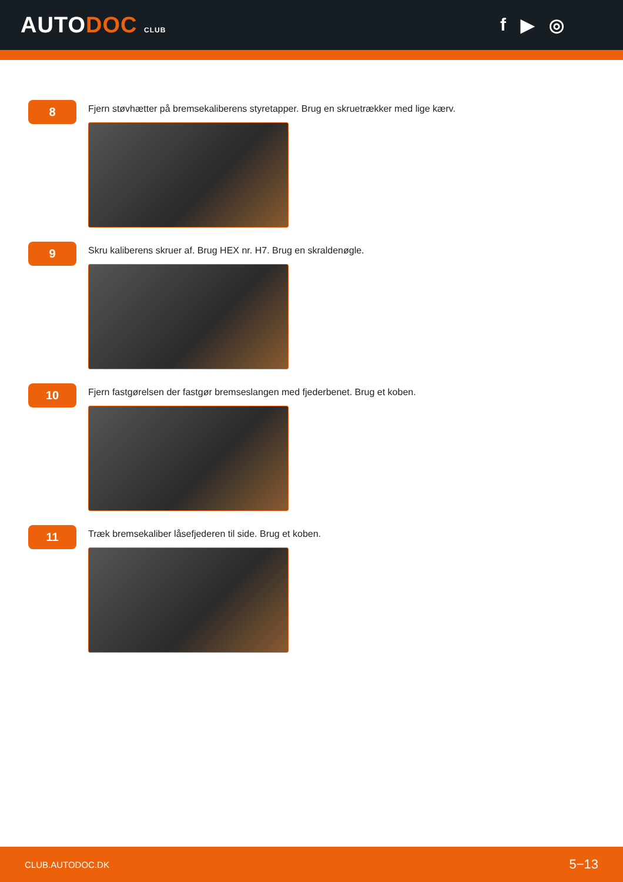AUTODOC CLUB
f ▶ ◎
8
Fjern støvhætter på bremsekaliberens styretapper. Brug en skruetrækker med lige kærv.
9
Skru kaliberens skruer af. Brug HEX nr. H7. Brug en skraldenøgle.
10
Fjern fastgørelsen der fastgør bremseslangen med fjederbenet. Brug et koben.
11
Træk bremsekaliber låsefjederen til side. Brug et koben.
CLUB.AUTODOC.DK 5−13